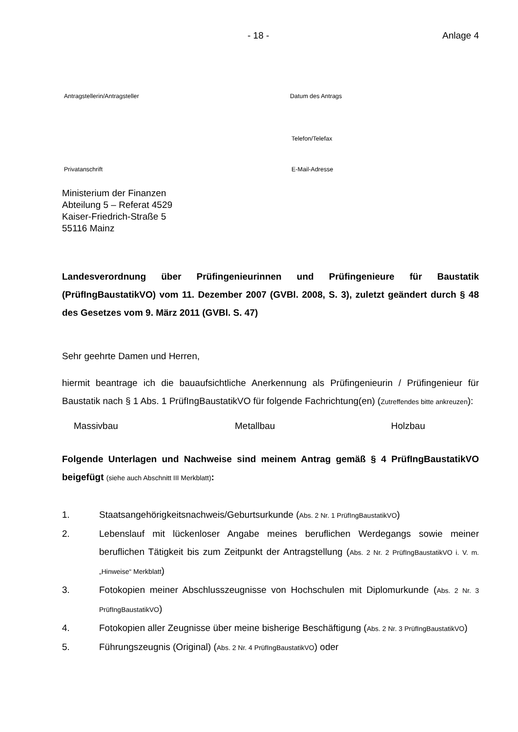- 18 - Anlage 4
Antragstellerin/Antragsteller Datum des Antrags
Telefon/Telefax
Privatanschrift E-Mail-Adresse
Ministerium der Finanzen
Abteilung 5 – Referat 4529
Kaiser-Friedrich-Straße 5
55116 Mainz
Landesverordnung über Prüfingenieurinnen und Prüfingenieure für Baustatik (PrüfIngBaustatikVO) vom 11. Dezember 2007 (GVBl. 2008, S. 3), zuletzt geändert durch § 48 des Gesetzes vom 9. März 2011 (GVBl. S. 47)
Sehr geehrte Damen und Herren,
hiermit beantrage ich die bauaufsichtliche Anerkennung als Prüfingenieurin / Prüfingenieur für Baustatik nach § 1 Abs. 1 PrüfIngBaustatikVO für folgende Fachrichtung(en) (Zutreffendes bitte ankreuzen):
Massivbau Metallbau Holzbau
Folgende Unterlagen und Nachweise sind meinem Antrag gemäß § 4 PrüfIngBaustatikVO beigefügt (siehe auch Abschnitt III Merkblatt):
1. Staatsangehörigkeitsnachweis/Geburtsurkunde (Abs. 2 Nr. 1 PrüfIngBaustatikVO)
2. Lebenslauf mit lückenloser Angabe meines beruflichen Werdegangs sowie meiner beruflichen Tätigkeit bis zum Zeitpunkt der Antragstellung (Abs. 2 Nr. 2 PrüfIngBaustatikVO i. V. m. „Hinweise“ Merkblatt)
3. Fotokopien meiner Abschlusszeugnisse von Hochschulen mit Diplomurkunde (Abs. 2 Nr. 3 PrüfIngBaustatikVO)
4. Fotokopien aller Zeugnisse über meine bisherige Beschäftigung (Abs. 2 Nr. 3 PrüfIngBaustatikVO)
5. Führungszeugnis (Original) (Abs. 2 Nr. 4 PrüfIngBaustatikVO) oder